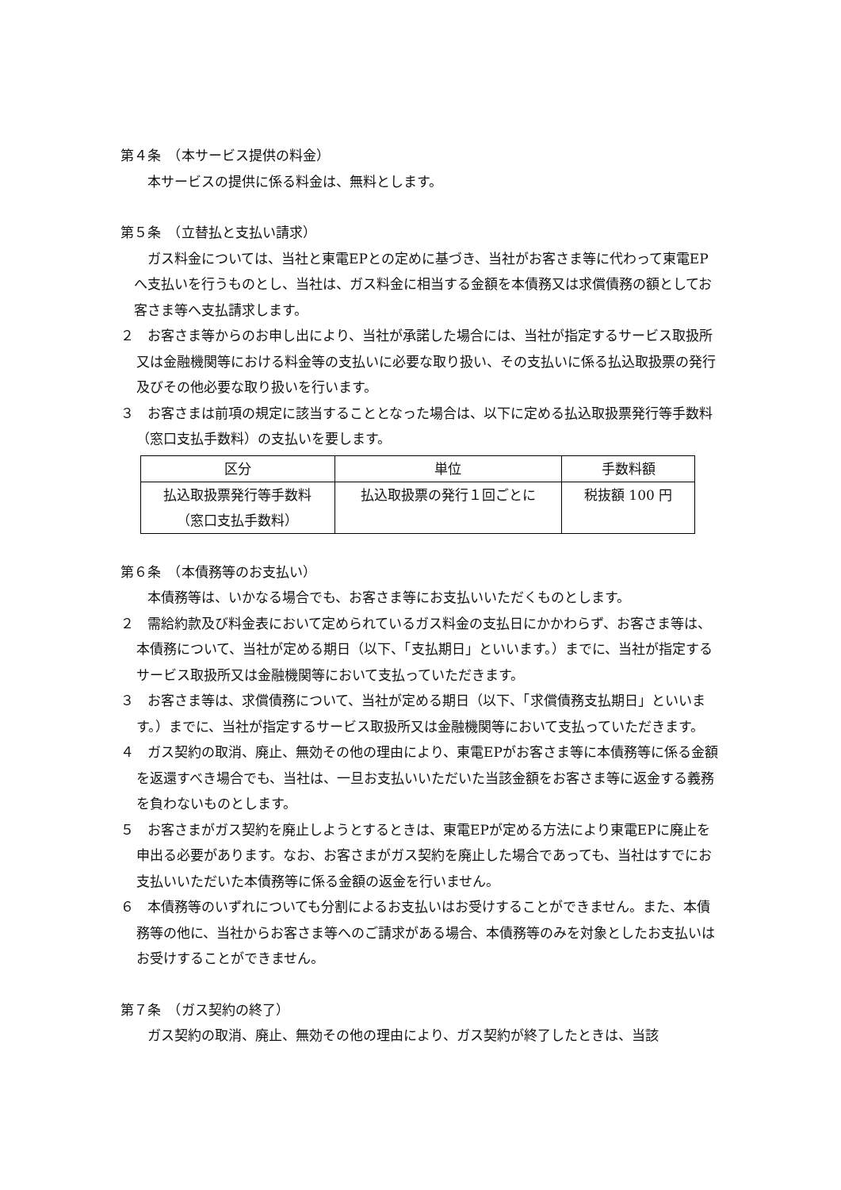第４条　（本サービス提供の料金）
本サービスの提供に係る料金は、無料とします。
第５条　（立替払と支払い請求）
ガス料金については、当社と東電EPとの定めに基づき、当社がお客さま等に代わって東電EPへ支払いを行うものとし、当社は、ガス料金に相当する金額を本債務又は求償債務の額としてお客さま等へ支払請求します。
２　お客さま等からのお申し出により、当社が承諾した場合には、当社が指定するサービス取扱所又は金融機関等における料金等の支払いに必要な取り扱い、その支払いに係る払込取扱票の発行及びその他必要な取り扱いを行います。
３　お客さまは前項の規定に該当することとなった場合は、以下に定める払込取扱票発行等手数料（窓口支払手数料）の支払いを要します。
| 区分 | 単位 | 手数料額 |
| --- | --- | --- |
| 払込取扱票発行等手数料 （窓口支払手数料） | 払込取扱票の発行１回ごとに | 税抜額 100 円 |
第６条　（本債務等のお支払い）
本債務等は、いかなる場合でも、お客さま等にお支払いいただくものとします。
２　需給約款及び料金表において定められているガス料金の支払日にかかわらず、お客さま等は、本債務について、当社が定める期日（以下、「支払期日」といいます。）までに、当社が指定するサービス取扱所又は金融機関等において支払っていただきます。
３　お客さま等は、求償債務について、当社が定める期日（以下、「求償債務支払期日」といいます。）までに、当社が指定するサービス取扱所又は金融機関等において支払っていただきます。
４　ガス契約の取消、廃止、無効その他の理由により、東電EPがお客さま等に本債務等に係る金額を返還すべき場合でも、当社は、一旦お支払いいただいた当該金額をお客さま等に返金する義務を負わないものとします。
５　お客さまがガス契約を廃止しようとするときは、東電EPが定める方法により東電EPに廃止を申出る必要があります。なお、お客さまがガス契約を廃止した場合であっても、当社はすでにお支払いいただいた本債務等に係る金額の返金を行いません。
６　本債務等のいずれについても分割によるお支払いはお受けすることができません。また、本債務等の他に、当社からお客さま等へのご請求がある場合、本債務等のみを対象としたお支払いはお受けすることができません。
第７条　（ガス契約の終了）
ガス契約の取消、廃止、無効その他の理由により、ガス契約が終了したときは、当該